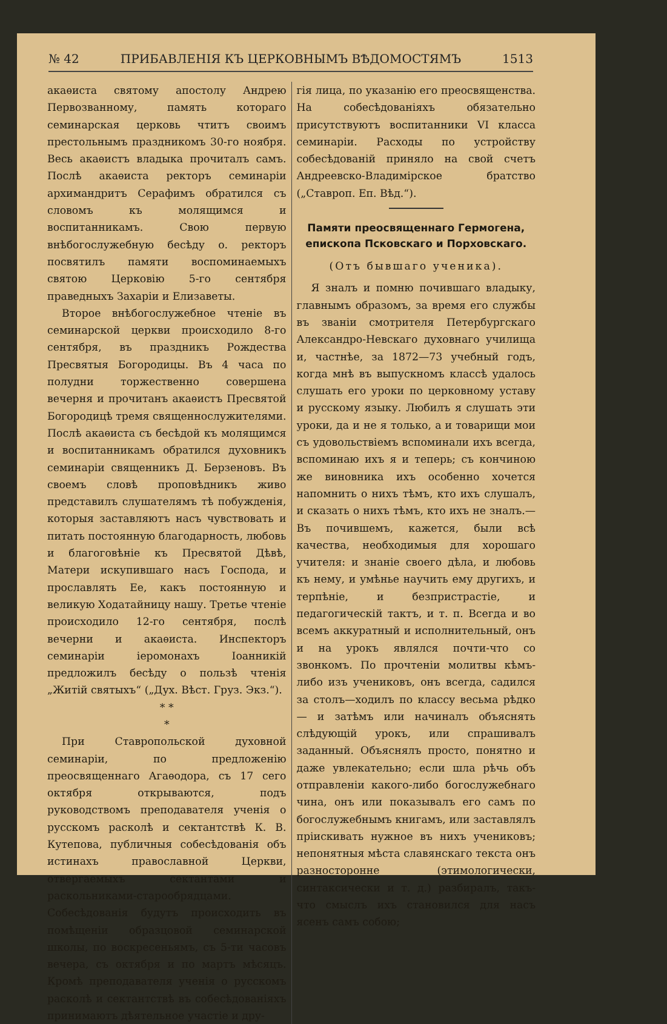№ 42 ПРИБАВЛЕНІЯ КЪ ЦЕРКОВНЫМЪ ВѢДОМОСТЯМЪ 1513
акаѳиста святому апостолу Андрею Первозванному, память котораго семинарская церковь чтитъ своимъ престольнымъ праздникомъ 30-го ноября. Весь акаѳистъ владыка прочиталъ самъ. Послѣ акаѳиста ректоръ семинаріи архимандритъ Серафимъ обратился съ словомъ къ молящимся и воспитанникамъ. Свою первую внѣбогослужебную бесѣду о. ректоръ посвятилъ памяти воспоминаемыхъ святою Церковію 5-го сентября праведныхъ Захаріи и Елизаветы.
Второе внѣбогослужебное чтеніе въ семинарской церкви происходило 8-го сентября, въ праздникъ Рождества Пресвятыя Богородицы. Въ 4 часа по полудни торжественно совершена вечерня и прочитанъ акаѳистъ Пресвятой Богородицѣ тремя священнослужителями. Послѣ акаѳиста съ бесѣдой къ молящимся и воспитанникамъ обратился духовникъ семинаріи священникъ Д. Берзеновъ. Въ своемъ словѣ проповѣдникъ живо представилъ слушателямъ тѣ побужденія, которыя заставляютъ насъ чувствовать и питать постоянную благодарность, любовь и благоговѣніе къ Пресвятой Дѣвѣ, Матери искупившаго насъ Господа, и прославлять Ее, какъ постоянную и великую Ходатайницу нашу. Третье чтеніе происходило 12-го сентября, послѣ вечерни и акаѳиста. Инспекторъ семинаріи іеромонахъ Іоанникій предложилъ бесѣду о пользѣ чтенія „Житій святыхъ“ („Дух. Вѣст. Груз. Экз.“).
* *
*
При Ставропольской духовной семинаріи, по предложенію преосвященнаго Агаѳодора, съ 17 сего октября открываются, подъ руководствомъ преподавателя ученія о русскомъ расколѣ и сектантствѣ К. В. Кутепова, публичныя собесѣдованія объ истинахъ православной Церкви, отвергаемыхъ сектантами и раскольниками-старообрядцами. Собесѣдованія будутъ происходить въ помѣщеніи образцовой семинарской школы, по воскресеньямъ, съ 5-ти часовъ вечера, съ октября и по мартъ мѣсяцъ. Кромѣ преподавателя ученія о русскомъ расколѣ и сектантствѣ въ собесѣдованіяхъ принимаютъ дѣятельное участіе и дру-
гія лица, по указанію его преосвященства. На собесѣдованіяхъ обязательно присутствуютъ воспитанники VI класса семинаріи. Расходы по устройству собесѣдованій приняло на свой счетъ Андреевско-Владимірское братство („Ставроп. Еп. Вѣд.“).
Памяти преосвященнаго Гермогена, епископа Псковскаго и Порховскаго.
(Отъ бывшаго ученика).
Я зналъ и помню почившаго владыку, главнымъ образомъ, за время его службы въ званіи смотрителя Петербургскаго Александро-Невскаго духовнаго училища и, частнѣе, за 1872—73 учебный годъ, когда мнѣ въ выпускномъ классѣ удалось слушать его уроки по церковному уставу и русскому языку. Любилъ я слушать эти уроки, да и не я только, а и товарищи мои съ удовольствіемъ вспоминали ихъ всегда, вспоминаю ихъ я и теперь; съ кончиною же виновника ихъ особенно хочется напомнить о нихъ тѣмъ, кто ихъ слушалъ, и сказать о нихъ тѣмъ, кто ихъ не зналъ.—Въ почившемъ, кажется, были всѣ качества, необходимыя для хорошаго учителя: и знаніе своего дѣла, и любовь къ нему, и умѣнье научить ему другихъ, и терпѣніе, и безпристрастіе, и педагогическій тактъ, и т. п. Всегда и во всемъ аккуратный и исполнительный, онъ и на урокъ являлся почти-что со звонкомъ. По прочтеніи молитвы кѣмъ-либо изъ учениковъ, онъ всегда, садился за столъ—ходилъ по классу весьма рѣдко — и затѣмъ или начиналъ объяснять слѣдующій урокъ, или спрашивалъ заданный. Объяснялъ просто, понятно и даже увлекательно; если шла рѣчь объ отправленіи какого-либо богослужебнаго чина, онъ или показывалъ его самъ по богослужебнымъ книгамъ, или заставлялъ пріискивать нужное въ нихъ учениковъ; непонятныя мѣста славянскаго текста онъ разносторонне (этимологически, синтаксически и т. д.) разбиралъ, такъ-что смыслъ ихъ становился для насъ ясенъ самъ собою;